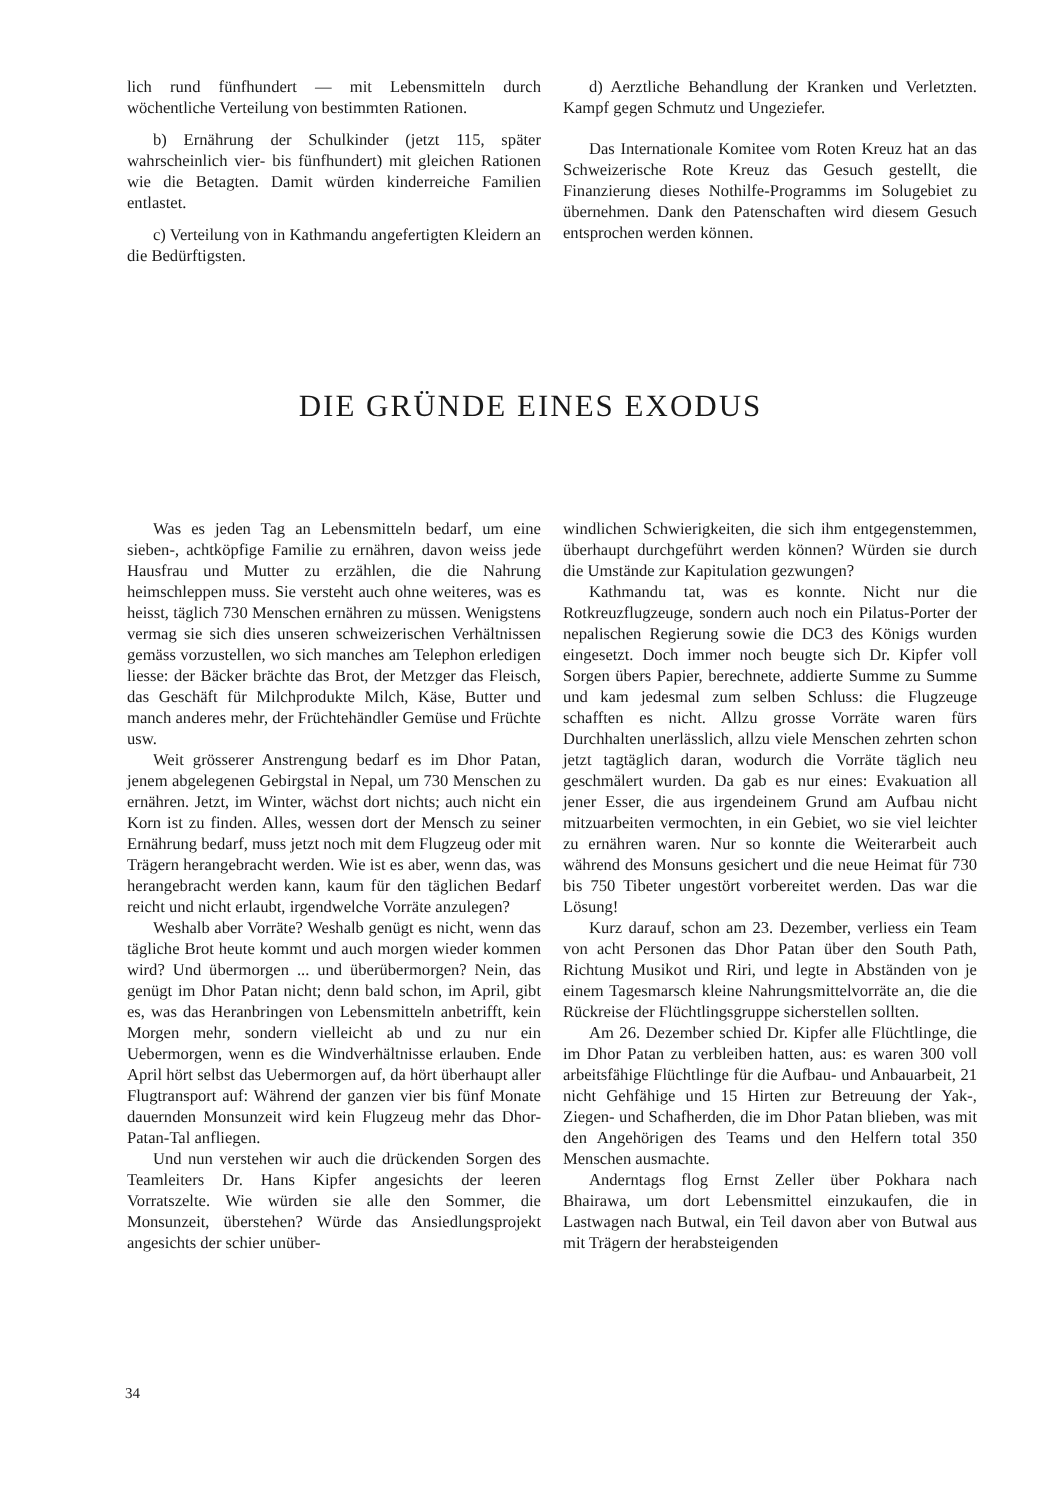lich rund fünfhundert — mit Lebensmitteln durch wöchentliche Verteilung von bestimmten Rationen.
b) Ernährung der Schulkinder (jetzt 115, später wahrscheinlich vier- bis fünfhundert) mit gleichen Rationen wie die Betagten. Damit würden kinderreiche Familien entlastet.
c) Verteilung von in Kathmandu angefertigten Kleidern an die Bedürftigsten.
d) Aerztliche Behandlung der Kranken und Verletzten. Kampf gegen Schmutz und Ungeziefer.
Das Internationale Komitee vom Roten Kreuz hat an das Schweizerische Rote Kreuz das Gesuch gestellt, die Finanzierung dieses Nothilfe-Programms im Solugebiet zu übernehmen. Dank den Patenschaften wird diesem Gesuch entsprochen werden können.
DIE GRÜNDE EINES EXODUS
Was es jeden Tag an Lebensmitteln bedarf, um eine sieben-, achtköpfige Familie zu ernähren, davon weiss jede Hausfrau und Mutter zu erzählen, die die Nahrung heimschleppen muss. Sie versteht auch ohne weiteres, was es heisst, täglich 730 Menschen ernähren zu müssen. Wenigstens vermag sie sich dies unseren schweizerischen Verhältnissen gemäss vorzustellen, wo sich manches am Telephon erledigen liesse: der Bäcker brächte das Brot, der Metzger das Fleisch, das Geschäft für Milchprodukte Milch, Käse, Butter und manch anderes mehr, der Früchtehändler Gemüse und Früchte usw.
Weit grösserer Anstrengung bedarf es im Dhor Patan, jenem abgelegenen Gebirgstal in Nepal, um 730 Menschen zu ernähren. Jetzt, im Winter, wächst dort nichts; auch nicht ein Korn ist zu finden. Alles, wessen dort der Mensch zu seiner Ernährung bedarf, muss jetzt noch mit dem Flugzeug oder mit Trägern herangebracht werden. Wie ist es aber, wenn das, was herangebracht werden kann, kaum für den täglichen Bedarf reicht und nicht erlaubt, irgendwelche Vorräte anzulegen?
Weshalb aber Vorräte? Weshalb genügt es nicht, wenn das tägliche Brot heute kommt und auch morgen wieder kommen wird? Und übermorgen ... und überübermorgen? Nein, das genügt im Dhor Patan nicht; denn bald schon, im April, gibt es, was das Heranbringen von Lebensmitteln anbetrifft, kein Morgen mehr, sondern vielleicht ab und zu nur ein Uebermorgen, wenn es die Windverhältnisse erlauben. Ende April hört selbst das Uebermorgen auf, da hört überhaupt aller Flugtransport auf: Während der ganzen vier bis fünf Monate dauernden Monsunzeit wird kein Flugzeug mehr das Dhor-Patan-Tal anfliegen.
Und nun verstehen wir auch die drückenden Sorgen des Teamleiters Dr. Hans Kipfer angesichts der leeren Vorratszelte. Wie würden sie alle den Sommer, die Monsunzeit, überstehen? Würde das Ansiedlungsprojekt angesichts der schier unüber-
windlichen Schwierigkeiten, die sich ihm entgegenstemmen, überhaupt durchgeführt werden können? Würden sie durch die Umstände zur Kapitulation gezwungen?
Kathmandu tat, was es konnte. Nicht nur die Rotkreuzflugzeuge, sondern auch noch ein Pilatus-Porter der nepalischen Regierung sowie die DC3 des Königs wurden eingesetzt. Doch immer noch beugte sich Dr. Kipfer voll Sorgen übers Papier, berechnete, addierte Summe zu Summe und kam jedesmal zum selben Schluss: die Flugzeuge schafften es nicht. Allzu grosse Vorräte waren fürs Durchhalten unerlässlich, allzu viele Menschen zehrten schon jetzt tagtäglich daran, wodurch die Vorräte täglich neu geschmälert wurden. Da gab es nur eines: Evakuation all jener Esser, die aus irgendeinem Grund am Aufbau nicht mitzuarbeiten vermochten, in ein Gebiet, wo sie viel leichter zu ernähren waren. Nur so konnte die Weiterarbeit auch während des Monsuns gesichert und die neue Heimat für 730 bis 750 Tibeter ungestört vorbereitet werden. Das war die Lösung!
Kurz darauf, schon am 23. Dezember, verliess ein Team von acht Personen das Dhor Patan über den South Path, Richtung Musikot und Riri, und legte in Abständen von je einem Tagesmarsch kleine Nahrungsmittelvorräte an, die die Rückreise der Flüchtlingsgruppe sicherstellen sollten.
Am 26. Dezember schied Dr. Kipfer alle Flüchtlinge, die im Dhor Patan zu verbleiben hatten, aus: es waren 300 voll arbeitsfähige Flüchtlinge für die Aufbau- und Anbauarbeit, 21 nicht Gehfähige und 15 Hirten zur Betreuung der Yak-, Ziegen- und Schafherden, die im Dhor Patan blieben, was mit den Angehörigen des Teams und den Helfern total 350 Menschen ausmachte.
Anderntags flog Ernst Zeller über Pokhara nach Bhairawa, um dort Lebensmittel einzukaufen, die in Lastwagen nach Butwal, ein Teil davon aber von Butwal aus mit Trägern der herabsteigenden
34